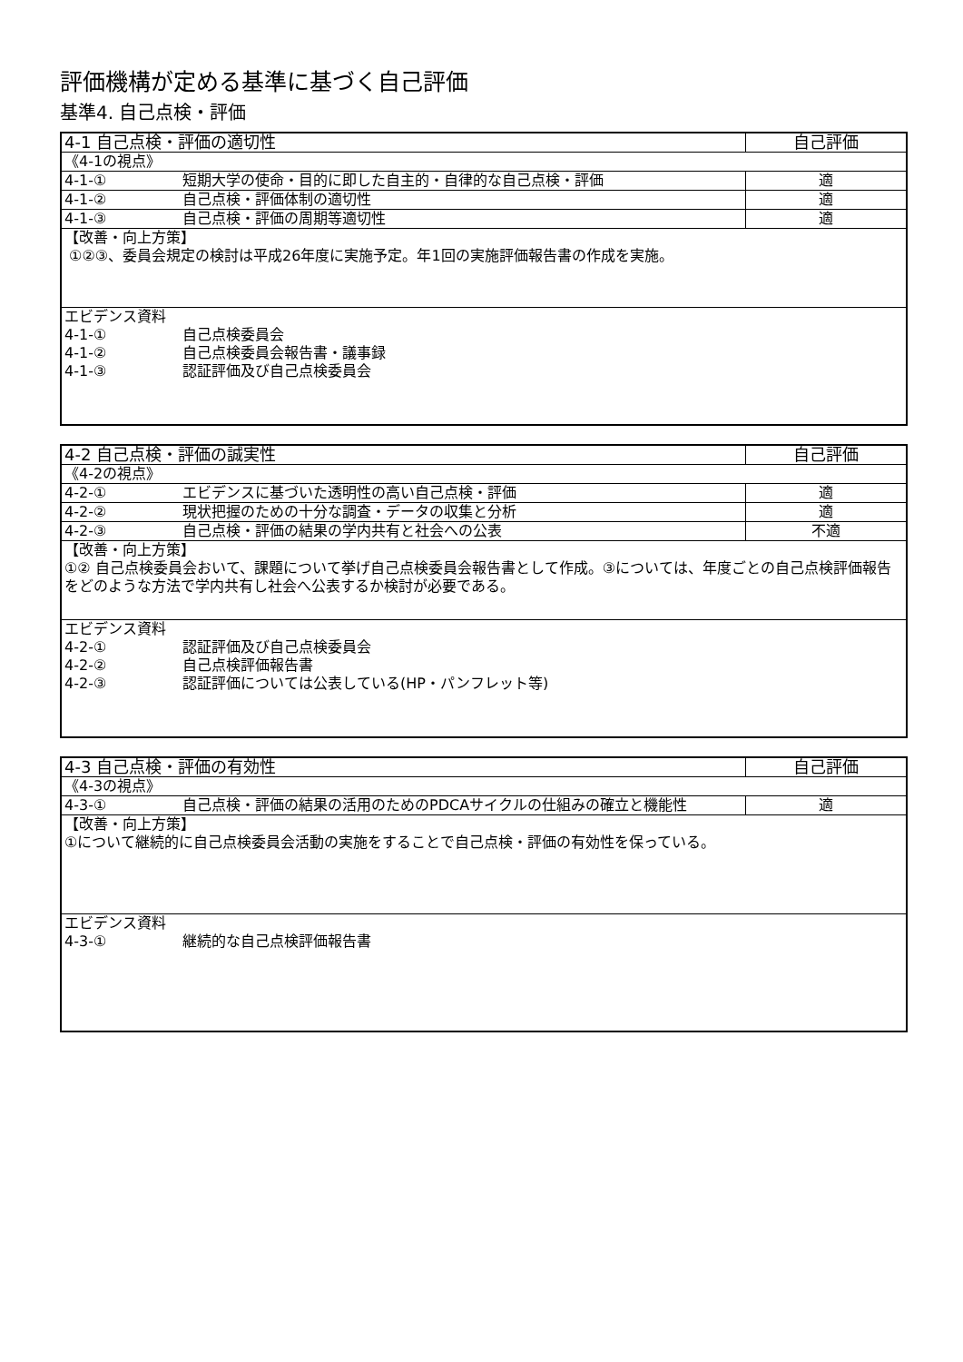評価機構が定める基準に基づく自己評価
基準4. 自己点検・評価
| 4-1 自己点検・評価の適切性 | 自己評価 |
| 《4-1の視点》 | |
| 4-1-① 短期大学の使命・目的に即した自主的・自律的な自己点検・評価 | 適 |
| 4-1-② 自己点検・評価体制の適切性 | 適 |
| 4-1-③ 自己点検・評価の周期等適切性 | 適 |
| 【改善・向上方策】 ①②③、委員会規定の検討は平成26年度に実施予定。年1回の実施評価報告書の作成を実施。 | |
| エビデンス資料 4-1-① 自己点検委員会 4-1-② 自己点検委員会報告書・議事録 4-1-③ 認証評価及び自己点検委員会 | |
| 4-2 自己点検・評価の誠実性 | 自己評価 |
| 《4-2の視点》 | |
| 4-2-① エビデンスに基づいた透明性の高い自己点検・評価 | 適 |
| 4-2-② 現状把握のための十分な調査・データの収集と分析 | 適 |
| 4-2-③ 自己点検・評価の結果の学内共有と社会への公表 | 不適 |
| 【改善・向上方策】 ①② 自己点検委員会おいて、課題について挙げ自己点検委員会報告書として作成。③については、年度ごとの自己点検評価報告をどのような方法で学内共有し社会へ公表するか検討が必要である。 | |
| エビデンス資料 4-2-① 認証評価及び自己点検委員会 4-2-② 自己点検評価報告書 4-2-③ 認証評価については公表している(HP・パンフレット等) | |
| 4-3 自己点検・評価の有効性 | 自己評価 |
| 《4-3の視点》 | |
| 4-3-① 自己点検・評価の結果の活用のためのPDCAサイクルの仕組みの確立と機能性 | 適 |
| 【改善・向上方策】 ①について継続的に自己点検委員会活動の実施をすることで自己点検・評価の有効性を保っている。 | |
| エビデンス資料 4-3-① 継続的な自己点検評価報告書 | |